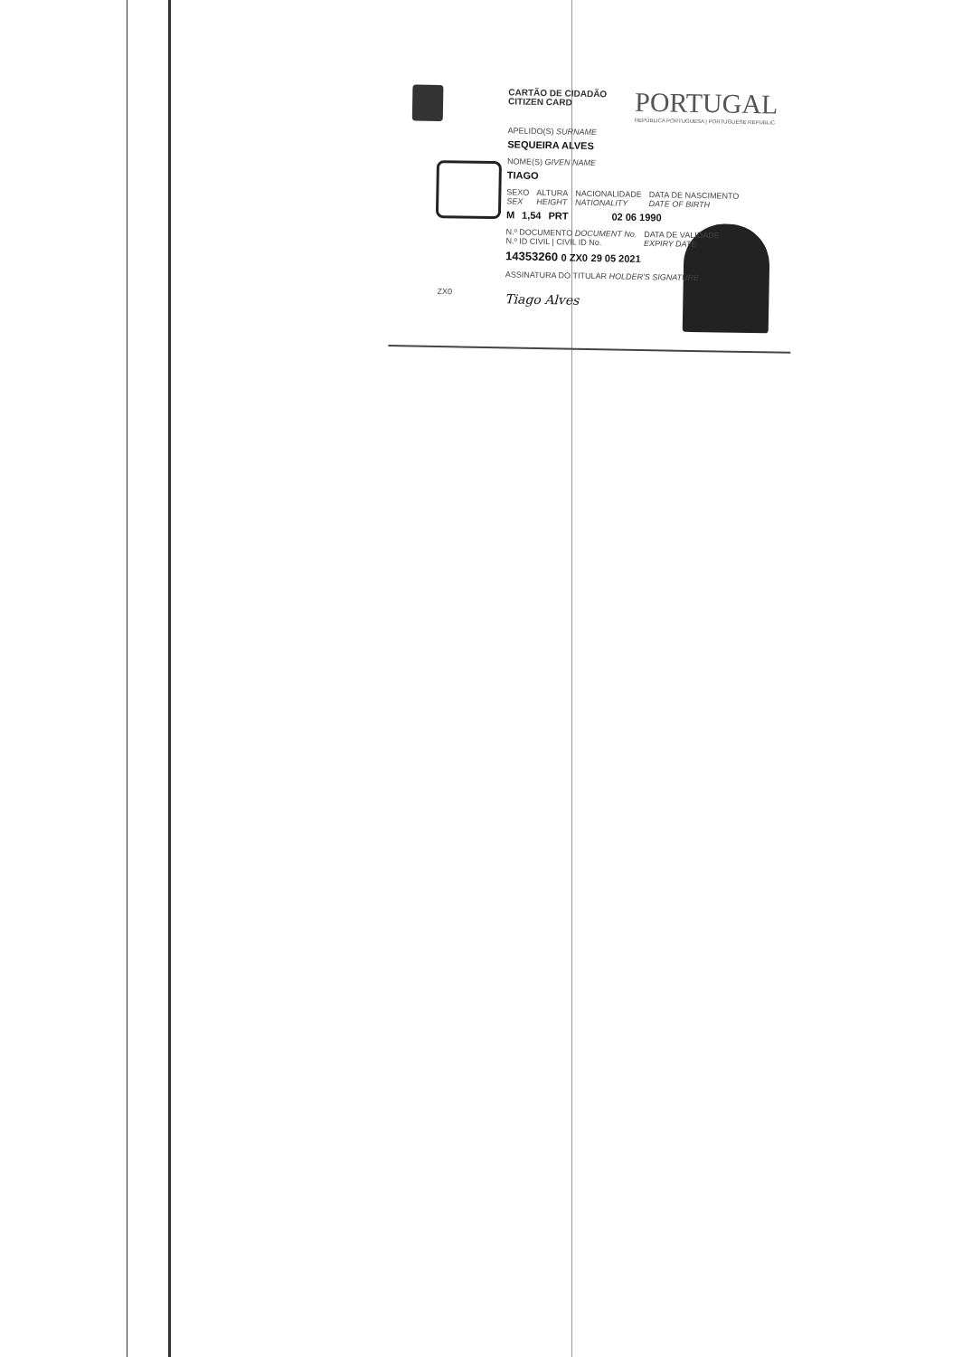CARTÃO DE CIDADÃO
CITIZEN CARD
PORTUGAL
REPÚBLICA PORTUGUESA | PORTUGUESE REPUBLIC
APELIDO(S) SURNAME
SEQUEIRA ALVES
NOME(S) GIVEN NAME
TIAGO
SEXO
SEX ALTURA
HEIGHT NACIONALIDADE
NATIONALITY DATA DE NASCIMENTO
DATE OF BIRTH
M 1,54 PRT 02 06 1990
N.º DOCUMENTO DOCUMENT No.
N.º ID CIVIL | CIVIL ID No. DATA DE VALIDADE
EXPIRY DATE
14353260 0 ZX0 29 05 2021
ASSINATURA DO TITULAR HOLDER'S SIGNATURE
Tiago Alves
ZX0